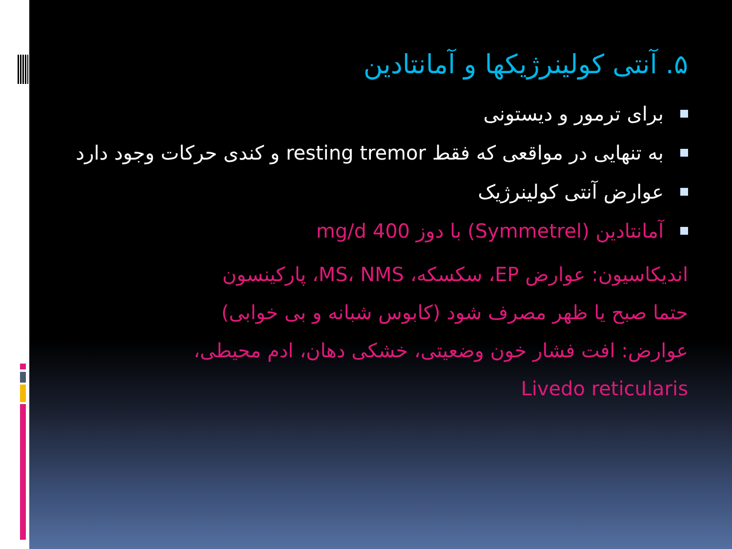۵. آنتی کولینرژیکها و آمانتادین
برای ترمور و دیستونی
به تنهایی در مواقعی که فقط resting tremor و کندی حرکات وجود دارد
عوارض آنتی کولینرژیک
آمانتادین (Symmetrel) با دوز 400 mg/d
اندیکاسیون: عوارض EP، سکسکه، MS، NMS، پارکینسون
حتما صبح یا ظهر مصرف شود (کابوس شبانه و بی خوابی)
عوارض: افت فشار خون وضعیتی، خشکی دهان، ادم محیطی،
Livedo reticularis